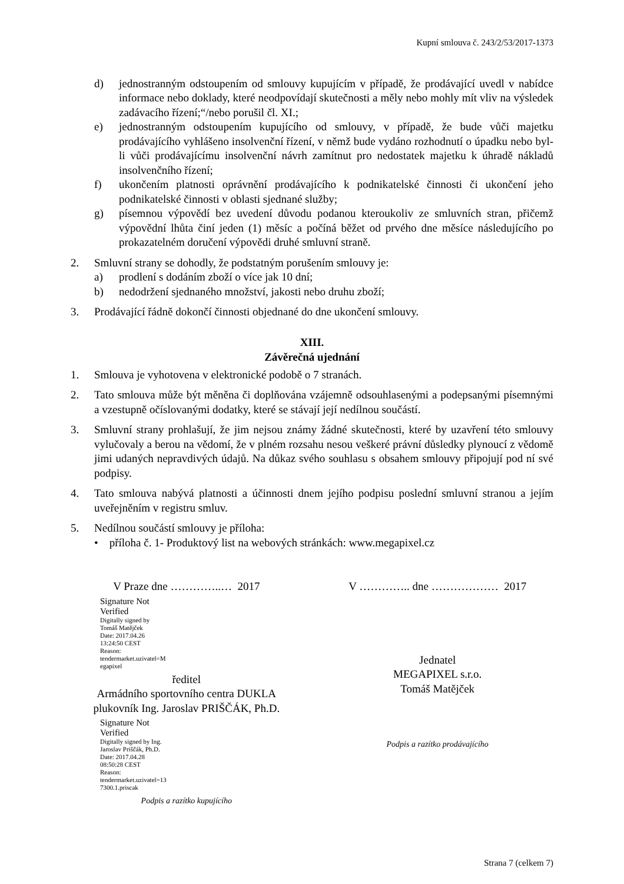Kupní smlouva č. 243/2/53/2017-1373
d) jednostranným odstoupením od smlouvy kupujícím v případě, že prodávající uvedl v nabídce informace nebo doklady, které neodpovídají skutečnosti a měly nebo mohly mít vliv na výsledek zadávacího řízení;“/nebo porušil čl. XI.;
e) jednostranným odstoupením kupujícího od smlouvy, v případě, že bude vůči majetku prodávajícího vyhlášeno insolvenční řízení, v němž bude vydáno rozhodnutí o úpadku nebo byl-li vůči prodávajícímu insolvenční návrh zamítnut pro nedostatek majetku k úhradě nákladů insolvenčního řízení;
f) ukončením platnosti oprávnění prodávajícího k podnikatelské činnosti či ukončení jeho podnikatelské činnosti v oblasti sjednané služby;
g) písemnou výpovědí bez uvedení důvodu podanou kteroukoliv ze smluvních stran, přičemž výpovědní lhůta činí jeden (1) měsíc a počíná běžet od prvého dne měsíce následujícího po prokazatelném doručení výpovědi druhé smluvní straně.
2. Smluvní strany se dohodly, že podstatným porušením smlouvy je:
a) prodlení s dodáním zboží o více jak 10 dní;
b) nedodržení sjednaného množství, jakosti nebo druhu zboží;
3. Prodávající řádně dokončí činnosti objednané do dne ukončení smlouvy.
XIII.
Závěrečná ujednání
1. Smlouva je vyhotovena v elektronické podobě o 7 stranách.
2. Tato smlouva může být měněna či doplňována vzájemně odsouhlasenými a podepsanými písemnými a vzestupně očíslovanými dodatky, které se stávají její nedílnou součástí.
3. Smluvní strany prohlašují, že jim nejsou známy žádné skutečnosti, které by uzavření této smlouvy vylučovaly a berou na vědomí, že v plném rozsahu nesou veškeré právní důsledky plynoucí z vědomě jimi udaných nepravdivých údajů. Na důkaz svého souhlasu s obsahem smlouvy připojují pod ní své podpisy.
4. Tato smlouva nabývá platnosti a účinnosti dnem jejího podpisu poslední smluvní stranou a jejím uveřejněním v registru smluv.
5. Nedílnou součástí smlouvy je příloha:
• příloha č. 1- Produktový list na webových stránkách: www.megapixel.cz
V Praze dne …………..… 2017
Signature Not
Verified
Digitally signed by
Tomáš Matějček
Date: 2017.04.26
13:24:50 CEST
Reason:
tendermarket.uzivatel=M
egapixel
ředitel
Armádního sportovního centra DUKLA
plukovník Ing. Jaroslav PRIŠČÁK, Ph.D.
Signature Not
Verified
Digitally signed by Ing.
Jaroslav Priščák, Ph.D.
Date: 2017.04.28
08:50:28 CEST
Reason:
tendermarket.uzivatel=13
7300.1.priscak
Podpis a razítko kupujícího
V ………….. dne ……………… 2017
Jednatel
MEGAPIXEL s.r.o.
Tomáš Matějček
Podpis a razítko prodávajícího
Strana 7 (celkem 7)